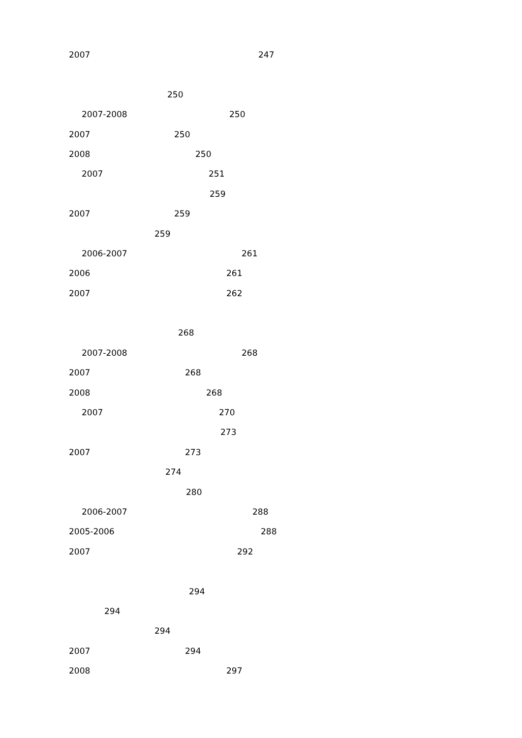2007 247
250
2007-2008 250
2007 250
2008 250
2007 251
259
2007 259
259
2006-2007 261
2006 261
2007 262
268
2007-2008 268
2007 268
2008 268
2007 270
273
2007 273
274
280
2006-2007 288
2005-2006 288
2007 292
294
294
294
2007 294
2008 297